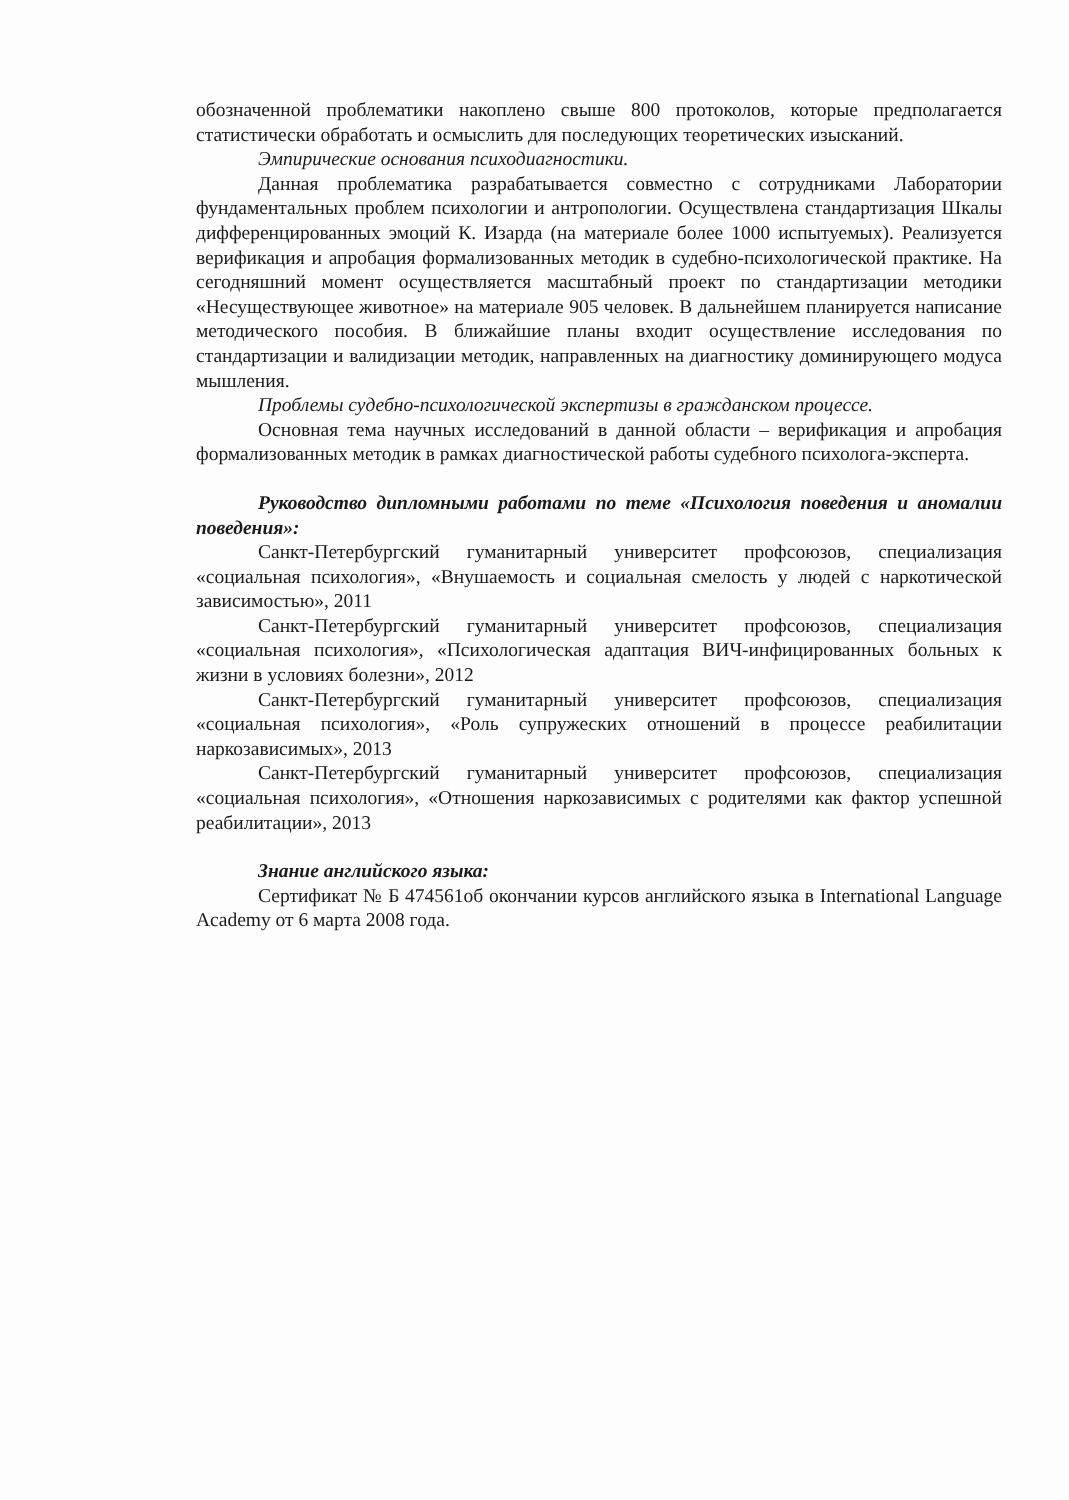обозначенной проблематики накоплено свыше 800 протоколов, которые предполагается статистически обработать и осмыслить для последующих теоретических изысканий.
Эмпирические основания психодиагностики.
Данная проблематика разрабатывается совместно с сотрудниками Лаборатории фундаментальных проблем психологии и антропологии. Осуществлена стандартизация Шкалы дифференцированных эмоций К. Изарда (на материале более 1000 испытуемых). Реализуется верификация и апробация формализованных методик в судебно-психологической практике. На сегодняшний момент осуществляется масштабный проект по стандартизации методики «Несуществующее животное» на материале 905 человек. В дальнейшем планируется написание методического пособия. В ближайшие планы входит осуществление исследования по стандартизации и валидизации методик, направленных на диагностику доминирующего модуса мышления.
Проблемы судебно-психологической экспертизы в гражданском процессе.
Основная тема научных исследований в данной области – верификация и апробация формализованных методик в рамках диагностической работы судебного психолога-эксперта.
Руководство дипломными работами по теме «Психология поведения и аномалии поведения»:
Санкт-Петербургский гуманитарный университет профсоюзов, специализация «социальная психология», «Внушаемость и социальная смелость у людей с наркотической зависимостью», 2011
Санкт-Петербургский гуманитарный университет профсоюзов, специализация «социальная психология», «Психологическая адаптация ВИЧ-инфицированных больных к жизни в условиях болезни», 2012
Санкт-Петербургский гуманитарный университет профсоюзов, специализация «социальная психология», «Роль супружеских отношений в процессе реабилитации наркозависимых», 2013
Санкт-Петербургский гуманитарный университет профсоюзов, специализация «социальная психология», «Отношения наркозависимых с родителями как фактор успешной реабилитации», 2013
Знание английского языка:
Сертификат № Б 474561об окончании курсов английского языка в International Language Academy от 6 марта 2008 года.